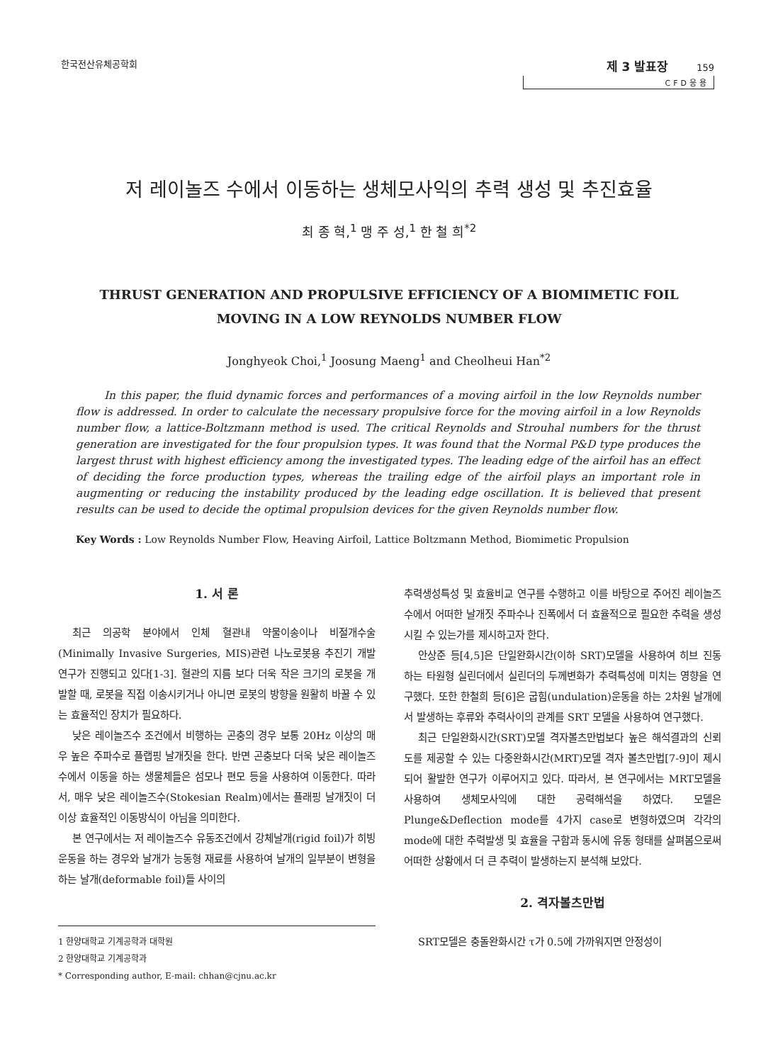한국전산유체공학회
제 3 발표장 159
CFD응용
저 레이놀즈 수에서 이동하는 생체모사익의 추력 생성 및 추진효율
최 종 혁,<sup>1</sup> 맹 주 성,<sup>1</sup> 한 철 희<sup>*2</sup>
THRUST GENERATION AND PROPULSIVE EFFICIENCY OF A BIOMIMETIC FOIL
MOVING IN A LOW REYNOLDS NUMBER FLOW
Jonghyeok Choi,<sup>1</sup> Joosung Maeng<sup>1</sup> and Cheolheui Han<sup>*2</sup>
In this paper, the fluid dynamic forces and performances of a moving airfoil in the low Reynolds number flow is addressed. In order to calculate the necessary propulsive force for the moving airfoil in a low Reynolds number flow, a lattice-Boltzmann method is used. The critical Reynolds and Strouhal numbers for the thrust generation are investigated for the four propulsion types. It was found that the Normal P&D type produces the largest thrust with highest efficiency among the investigated types. The leading edge of the airfoil has an effect of deciding the force production types, whereas the trailing edge of the airfoil plays an important role in augmenting or reducing the instability produced by the leading edge oscillation. It is believed that present results can be used to decide the optimal propulsion devices for the given Reynolds number flow.
Key Words : Low Reynolds Number Flow, Heaving Airfoil, Lattice Boltzmann Method, Biomimetic Propulsion
1. 서 론
최근 의공학 분야에서 인체 혈관내 약물이송이나 비절개수술 (Minimally Invasive Surgeries, MIS)관련 나노로봇용 추진기 개발 연구가 진행되고 있다[1-3]. 혈관의 지름 보다 더욱 작은 크기의 로봇을 개발할 때, 로봇을 직접 이송시키거나 아니면 로봇의 방향을 원활히 바꿀 수 있는 효율적인 장치가 필요하다.
낮은 레이놀즈수 조건에서 비행하는 곤충의 경우 보통 20Hz 이상의 매우 높은 주파수로 플랩핑 날개짓을 한다. 반면 곤충보다 더욱 낮은 레이놀즈수에서 이동을 하는 생물체들은 섬모나 편모 등을 사용하여 이동한다. 따라서, 매우 낮은 레이놀즈수(Stokesian Realm)에서는 플래핑 날개짓이 더 이상 효율적인 이동방식이 아님을 의미한다.
본 연구에서는 저 레이놀즈수 유동조건에서 강체날개(rigid foil)가 히빙 운동을 하는 경우와 날개가 능동형 재료를 사용하여 날개의 일부분이 변형을 하는 날개(deformable foil)들 사이의
1 한양대학교 기계공학과 대학원
2 한양대학교 기계공학과
* Corresponding author, E-mail: chhan@cjnu.ac.kr
추력생성특성 및 효율비교 연구를 수행하고 이를 바탕으로 주어진 레이놀즈수에서 어떠한 날개짓 주파수나 진폭에서 더 효율적으로 필요한 추력을 생성시킬 수 있는가를 제시하고자 한다.
안상준 등[4,5]은 단일완화시간(이하 SRT)모델을 사용하여 히브 진동하는 타원형 실린더에서 실린더의 두께변화가 추력특성에 미치는 영향을 연구했다. 또한 한철희 등[6]은 굽힘(undulation)운동을 하는 2차원 날개에서 발생하는 후류와 추력사이의 관계를 SRT 모델을 사용하여 연구했다.
최근 단일완화시간(SRT)모델 격자볼츠만법보다 높은 해석결과의 신뢰도를 제공할 수 있는 다중완화시간(MRT)모델 격자 볼츠만법[7-9]이 제시되어 활발한 연구가 이루어지고 있다. 따라서, 본 연구에서는 MRT모델을 사용하여 생체모사익에 대한 공력해석을 하였다. 모델은 Plunge&Deflection mode를 4가지 case로 변형하였으며 각각의 mode에 대한 추력발생 및 효율을 구함과 동시에 유동 형태를 살펴봄으로써 어떠한 상황에서 더 큰 추력이 발생하는지 분석해 보았다.
2. 격자볼츠만법
SRT모델은 충돌완화시간 τ가 0.5에 가까워지면 안정성이